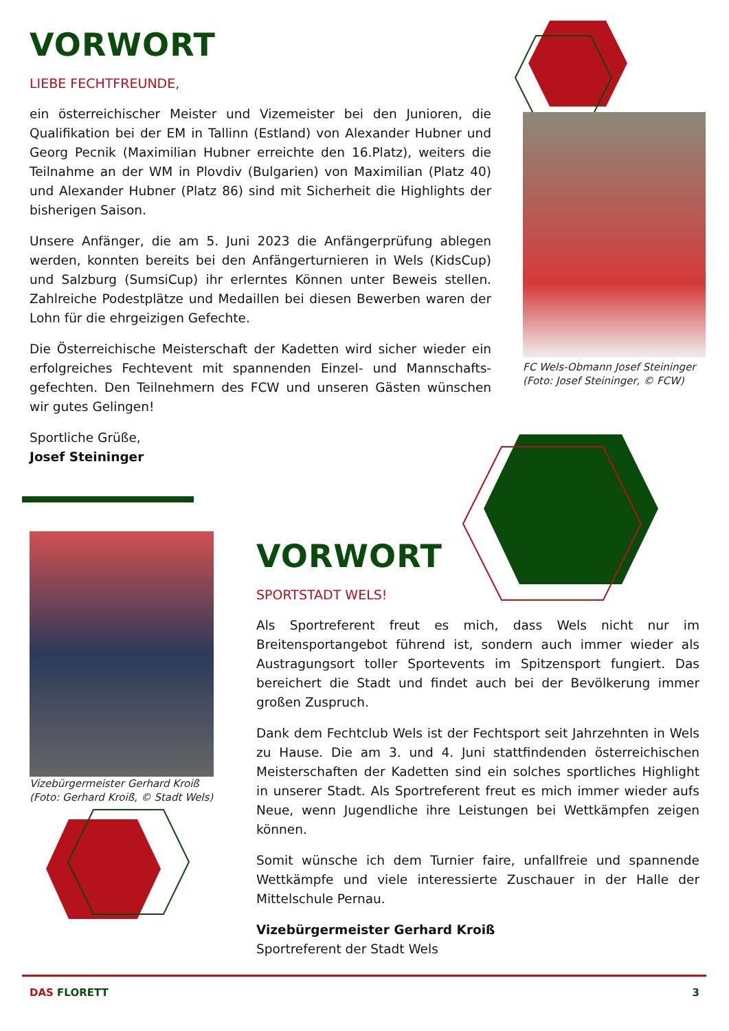VORWORT
LIEBE FECHTFREUNDE,
ein österreichischer Meister und Vizemeister bei den Junioren, die Qualifikation bei der EM in Tallinn (Estland) von Alexander Hubner und Georg Pecnik (Maximilian Hubner erreichte den 16.Platz), weiters die Teilnahme an der WM in Plovdiv (Bulgarien) von Maximilian (Platz 40) und Alexander Hubner (Platz 86) sind mit Sicherheit die Highlights der bisherigen Saison.
Unsere Anfänger, die am 5. Juni 2023 die Anfängerprüfung ablegen werden, konnten bereits bei den Anfängerturnieren in Wels (KidsCup) und Salzburg (SumsiCup) ihr erlerntes Können unter Beweis stellen. Zahlreiche Podestplätze und Medaillen bei diesen Bewerben waren der Lohn für die ehrgeizigen Gefechte.
Die Österreichische Meisterschaft der Kadetten wird sicher wieder ein erfolgreiches Fechtevent mit spannenden Einzel- und Mannschafts-gefechten. Den Teilnehmern des FCW und unseren Gästen wünschen wir gutes Gelingen!
Sportliche Grüße,
Josef Steininger
FC Wels-Obmann Josef Steininger
(Foto: Josef Steininger, © FCW)
Vizebürgermeister Gerhard Kroiß
(Foto: Gerhard Kroiß, © Stadt Wels)
VORWORT
SPORTSTADT WELS!
Als Sportreferent freut es mich, dass Wels nicht nur im Breitensportangebot führend ist, sondern auch immer wieder als Austragungsort toller Sportevents im Spitzensport fungiert. Das bereichert die Stadt und findet auch bei der Bevölkerung immer großen Zuspruch.
Dank dem Fechtclub Wels ist der Fechtsport seit Jahrzehnten in Wels zu Hause. Die am 3. und 4. Juni stattfindenden österreichischen Meisterschaften der Kadetten sind ein solches sportliches Highlight in unserer Stadt. Als Sportreferent freut es mich immer wieder aufs Neue, wenn Jugendliche ihre Leistungen bei Wettkämpfen zeigen können.
Somit wünsche ich dem Turnier faire, unfallfreie und spannende Wettkämpfe und viele interessierte Zuschauer in der Halle der Mittelschule Pernau.
Vizebürgermeister Gerhard Kroiß
Sportreferent der Stadt Wels
DAS FLORETT 3